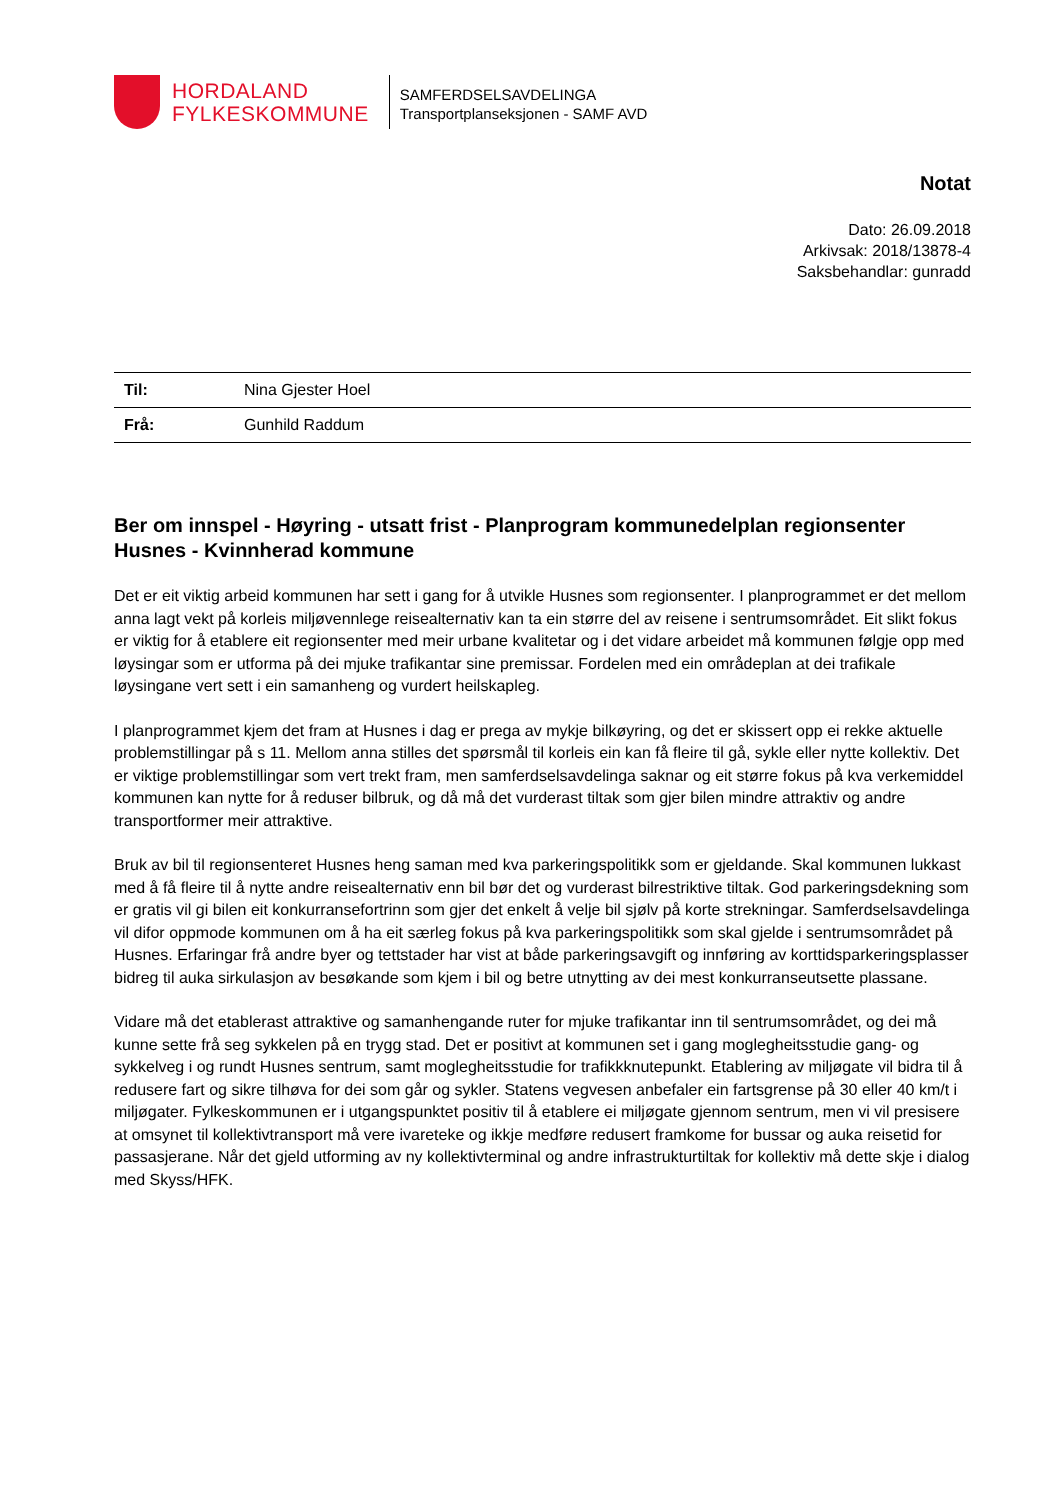HORDALAND
FYLKESKOMMUNE
SAMFERDSELSAVDELINGA
Transportplanseksjonen - SAMF AVD
Notat
Dato: 26.09.2018
Arkivsak: 2018/13878-4
Saksbehandlar: gunradd
| Til: | Nina Gjester Hoel |
| Frå: | Gunhild Raddum |
Ber om innspel - Høyring - utsatt frist - Planprogram kommunedelplan regionsenter Husnes - Kvinnherad kommune
Det er eit viktig arbeid kommunen har sett i gang for å utvikle Husnes som regionsenter. I planprogrammet er det mellom anna lagt vekt på korleis miljøvennlege reisealternativ kan ta ein større del av reisene i sentrumsområdet. Eit slikt fokus er viktig for å etablere eit regionsenter med meir urbane kvalitetar og i det vidare arbeidet må kommunen følgje opp med løysingar som er utforma på dei mjuke trafikantar sine premissar. Fordelen med ein områdeplan at dei trafikale løysingane vert sett i ein samanheng og vurdert heilskapleg.
I planprogrammet kjem det fram at Husnes i dag er prega av mykje bilkøyring, og det er skissert opp ei rekke aktuelle problemstillingar på s 11. Mellom anna stilles det spørsmål til korleis ein kan få fleire til gå, sykle eller nytte kollektiv. Det er viktige problemstillingar som vert trekt fram, men samferdselsavdelinga saknar og eit større fokus på kva verkemiddel kommunen kan nytte for å reduser bilbruk, og då må det vurderast tiltak som gjer bilen mindre attraktiv og andre transportformer meir attraktive.
Bruk av bil til regionsenteret Husnes heng saman med kva parkeringspolitikk som er gjeldande. Skal kommunen lukkast med å få fleire til å nytte andre reisealternativ enn bil bør det og vurderast bilrestriktive tiltak. God parkeringsdekning som er gratis vil gi bilen eit konkurransefortrinn som gjer det enkelt å velje bil sjølv på korte strekningar. Samferdselsavdelinga vil difor oppmode kommunen om å ha eit særleg fokus på kva parkeringspolitikk som skal gjelde i sentrumsområdet på Husnes. Erfaringar frå andre byer og tettstader har vist at både parkeringsavgift og innføring av korttidsparkeringsplasser bidreg til auka sirkulasjon av besøkande som kjem i bil og betre utnytting av dei mest konkurranseutsette plassane.
Vidare må det etablerast attraktive og samanhengande ruter for mjuke trafikantar inn til sentrumsområdet, og dei må kunne sette frå seg sykkelen på en trygg stad. Det er positivt at kommunen set i gang moglegheitsstudie gang- og sykkelveg i og rundt Husnes sentrum, samt moglegheitsstudie for trafikkknutepunkt. Etablering av miljøgate vil bidra til å redusere fart og sikre tilhøva for dei som går og sykler. Statens vegvesen anbefaler ein fartsgrense på 30 eller 40 km/t i miljøgater. Fylkeskommunen er i utgangspunktet positiv til å etablere ei miljøgate gjennom sentrum, men vi vil presisere at omsynet til kollektivtransport må vere ivareteke og ikkje medføre redusert framkome for bussar og auka reisetid for passasjerane. Når det gjeld utforming av ny kollektivterminal og andre infrastrukturtiltak for kollektiv må dette skje i dialog med Skyss/HFK.